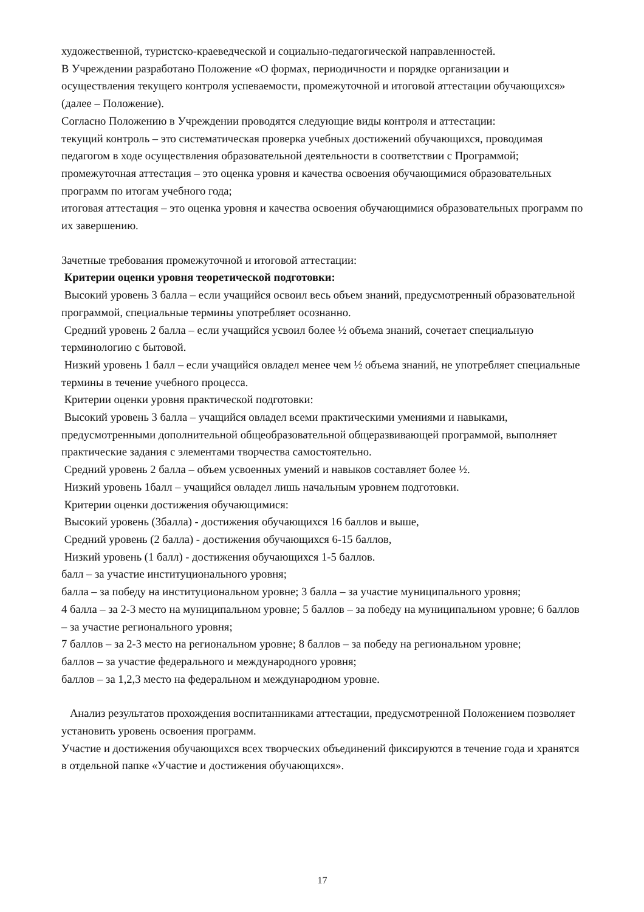художественной, туристско-краеведческой и социально-педагогической направленностей.
В Учреждении разработано Положение «О формах, периодичности и порядке организации и осуществления текущего контроля успеваемости, промежуточной и итоговой аттестации обучающихся» (далее – Положение).
Согласно Положению в Учреждении проводятся следующие виды контроля и аттестации:
текущий контроль – это систематическая проверка учебных достижений обучающихся, проводимая педагогом в ходе осуществления образовательной деятельности в соответствии с Программой;
промежуточная аттестация – это оценка уровня и качества освоения обучающимися образовательных программ по итогам учебного года;
итоговая аттестация – это оценка уровня и качества освоения обучающимися образовательных программ по их завершению.
Зачетные требования промежуточной и итоговой аттестации:
Критерии оценки уровня теоретической подготовки:
Высокий уровень 3 балла – если учащийся освоил весь объем знаний, предусмотренный образовательной программой, специальные термины употребляет осознанно.
Средний уровень 2 балла – если учащийся усвоил более ½ объема знаний, сочетает специальную терминологию с бытовой.
Низкий уровень 1 балл – если учащийся овладел менее чем ½ объема знаний, не употребляет специальные термины в течение учебного процесса.
Критерии оценки уровня практической подготовки:
Высокий уровень 3 балла – учащийся овладел всеми практическими умениями и навыками, предусмотренными дополнительной общеобразовательной общеразвивающей программой, выполняет практические задания с элементами творчества самостоятельно.
Средний уровень 2 балла – объем усвоенных умений и навыков составляет более ½.
Низкий уровень 1балл – учащийся овладел лишь начальным уровнем подготовки.
Критерии оценки достижения обучающимися:
Высокий уровень (3балла) - достижения обучающихся 16 баллов и выше,
Средний уровень (2 балла) - достижения обучающихся 6-15 баллов,
Низкий уровень (1 балл) - достижения обучающихся 1-5 баллов.
балл – за участие институционального уровня;
балла – за победу на институциональном уровне; 3 балла – за участие муниципального уровня;
4 балла – за 2-3 место на муниципальном уровне; 5 баллов – за победу на муниципальном уровне; 6 баллов – за участие регионального уровня;
7 баллов – за 2-3 место на региональном уровне; 8 баллов – за победу на региональном уровне;
баллов – за участие федерального и международного уровня;
баллов – за 1,2,3 место на федеральном и международном уровне.
Анализ результатов прохождения воспитанниками аттестации, предусмотренной Положением позволяет установить уровень освоения программ.
Участие и достижения обучающихся всех творческих объединений фиксируются в течение года и хранятся в отдельной папке «Участие и достижения обучающихся».
17